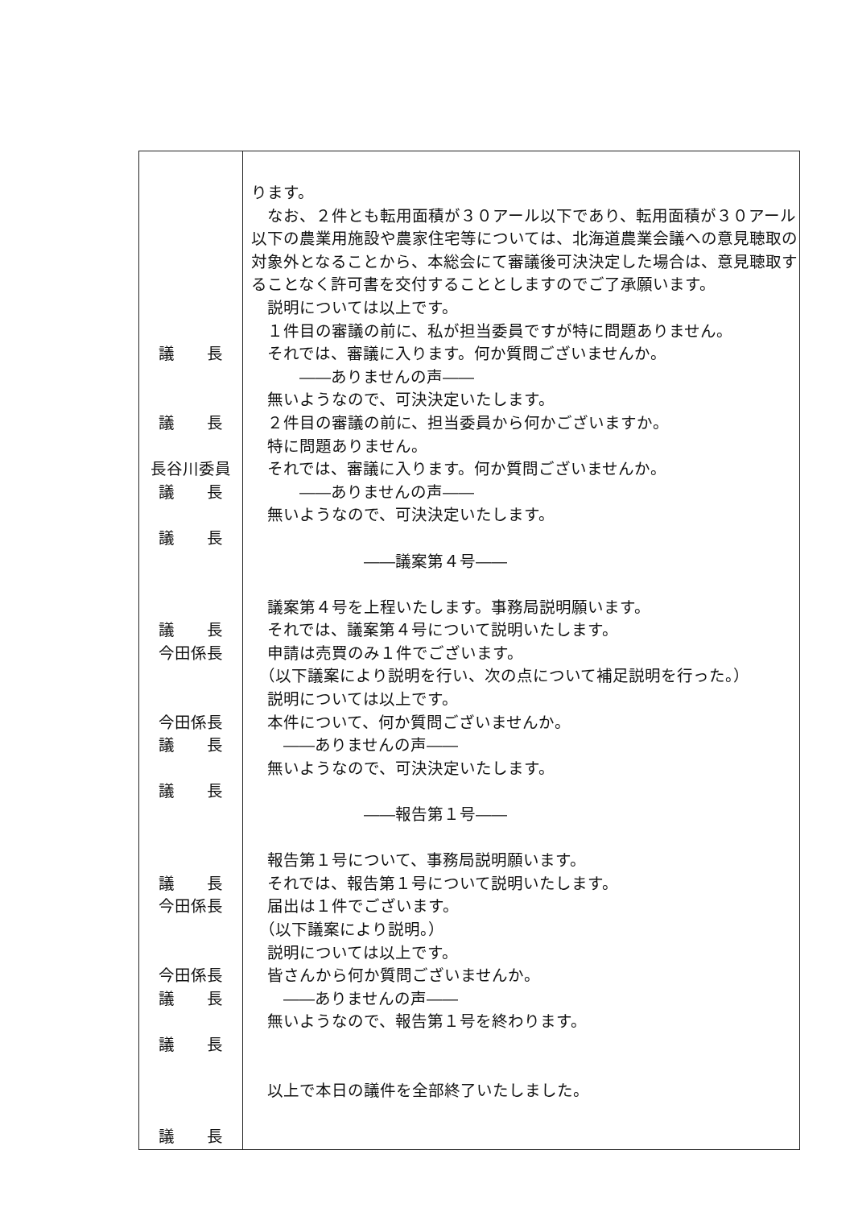| 議 長 議 長 長谷川委員 議 長 議 長 議 長 今田係長 今田係長 議 長 議 長 議 長 今田係長 今田係長 議 長 議 長 議 長 | ります。 なお、２件とも転用面積が３０アール以下であり、転用面積が３０アール以下の農業用施設や農家住宅等については、北海道農業会議への意見聴取の対象外となることから、本総会にて審議後可決決定した場合は、意見聴取することなく許可書を交付することとしますのでご了承願います。 説明については以上です。 １件目の審議の前に、私が担当委員ですが特に問題ありません。 それでは、審議に入ります。何か質問ございませんか。 ――ありませんの声―― 無いようなので、可決決定いたします。 ２件目の審議の前に、担当委員から何かございますか。 特に問題ありません。 それでは、審議に入ります。何か質問ございませんか。 ――ありませんの声―― 無いようなので、可決決定いたします。 ――議案第４号―― 議案第４号を上程いたします。事務局説明願います。 それでは、議案第４号について説明いたします。 申請は売買のみ１件でございます。 （以下議案により説明を行い、次の点について補足説明を行った。） 説明については以上です。 本件について、何か質問ございませんか。 ――ありませんの声―― 無いようなので、可決決定いたします。 ――報告第１号―― 報告第１号について、事務局説明願います。 それでは、報告第１号について説明いたします。 届出は１件でございます。 （以下議案により説明。） 説明については以上です。 皆さんから何か質問ございませんか。 ――ありませんの声―― 無いようなので、報告第１号を終わります。 以上で本日の議件を全部終了いたしました。 |